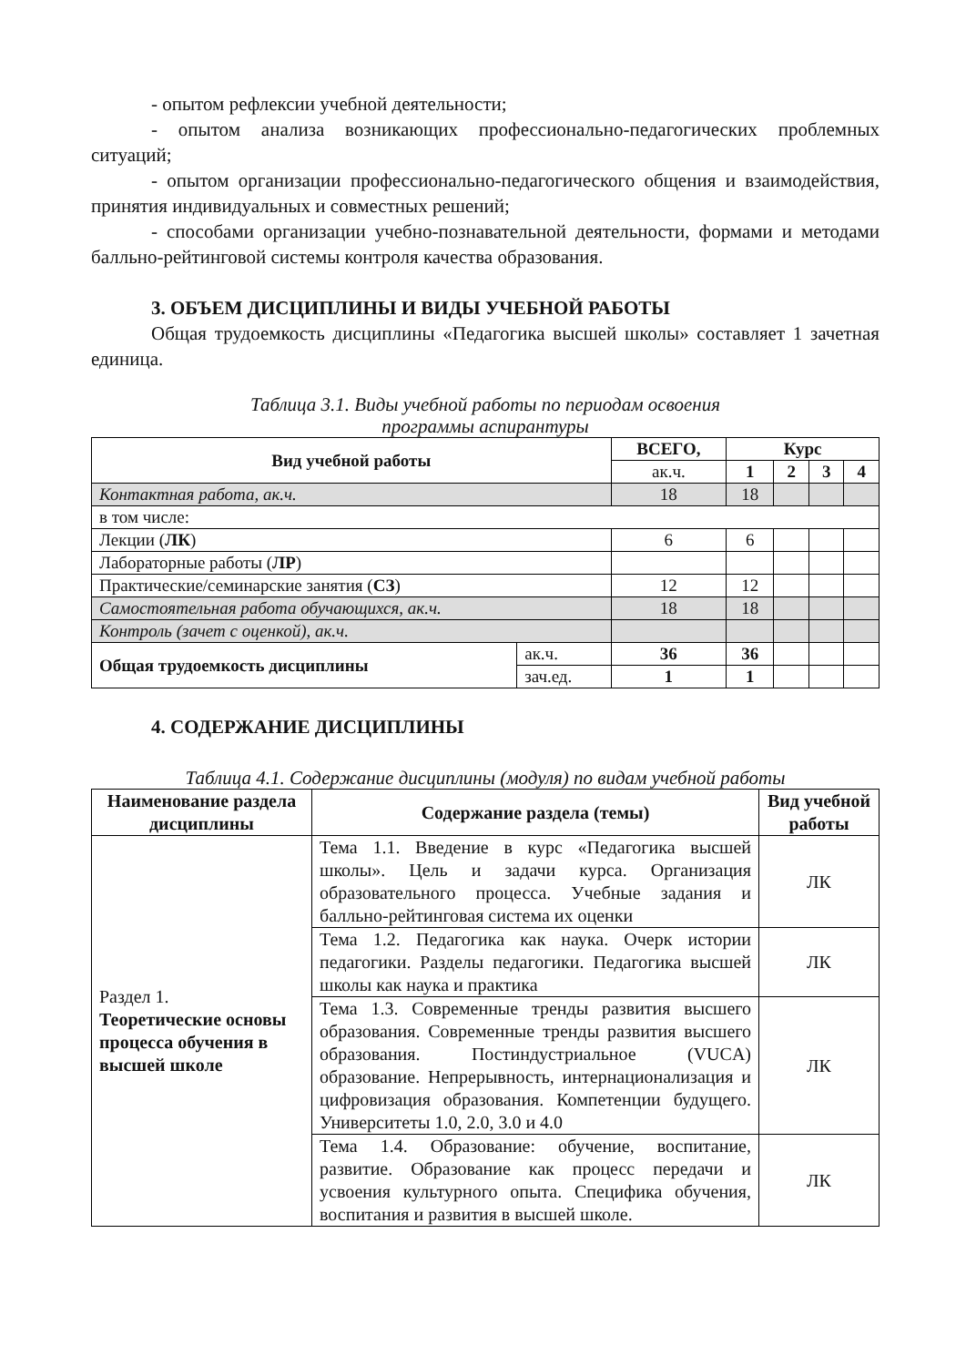- опытом рефлексии учебной деятельности;
- опытом анализа возникающих профессионально-педагогических проблемных ситуаций;
- опытом организации профессионально-педагогического общения и взаимодействия, принятия индивидуальных и совместных решений;
- способами организации учебно-познавательной деятельности, формами и методами балльно-рейтинговой системы контроля качества образования.
3. ОБЪЕМ ДИСЦИПЛИНЫ И ВИДЫ УЧЕБНОЙ РАБОТЫ
Общая трудоемкость дисциплины «Педагогика высшей школы» составляет 1 зачетная единица.
Таблица 3.1. Виды учебной работы по периодам освоения
программы аспирантуры
| Вид учебной работы | | ВСЕГО, | Курс | | | |
| --- | --- | --- | --- | --- | --- | --- |
| | | ак.ч. | 1 | 2 | 3 | 4 |
| Контактная работа, ак.ч. | | 18 | 18 | | | |
| в том числе: | | | | | | |
| Лекции ( ЛК ) | | 6 | 6 | | | |
| Лабораторные работы ( ЛР ) | | | | | | |
| Практические/семинарские занятия ( СЗ ) | | 12 | 12 | | | |
| Самостоятельная работа обучающихся, ак.ч. | | 18 | 18 | | | |
| Контроль (зачет с оценкой), ак.ч. | | | | | | |
| Общая трудоемкость дисциплины | ак.ч. | 36 | 36 | | | |
| | зач.ед. | 1 | 1 | | | |
4. СОДЕРЖАНИЕ ДИСЦИПЛИНЫ
Таблица 4.1. Содержание дисциплины (модуля) по видам учебной работы
| Наименование раздела дисциплины | Содержание раздела (темы) | Вид учебной работы |
| --- | --- | --- |
| Раздел 1. Теоретические основы процесса обучения в высшей школе | Тема 1.1. Введение в курс «Педагогика высшей школы». Цель и задачи курса. Организация образовательного процесса. Учебные задания и балльно-рейтинговая система их оценки | ЛК |
| | Тема 1.2. Педагогика как наука. Очерк истории педагогики. Разделы педагогики. Педагогика высшей школы как наука и практика | ЛК |
| | Тема 1.3. Современные тренды развития высшего образования. Современные тренды развития высшего образования. Постиндустриальное (VUCA) образование. Непрерывность, интернационализация и цифровизация образования. Компетенции будущего. Университеты 1.0, 2.0, 3.0 и 4.0 | ЛК |
| | Тема 1.4. Образование: обучение, воспитание, развитие. Образование как процесс передачи и усвоения культурного опыта. Специфика обучения, воспитания и развития в высшей школе. | ЛК |